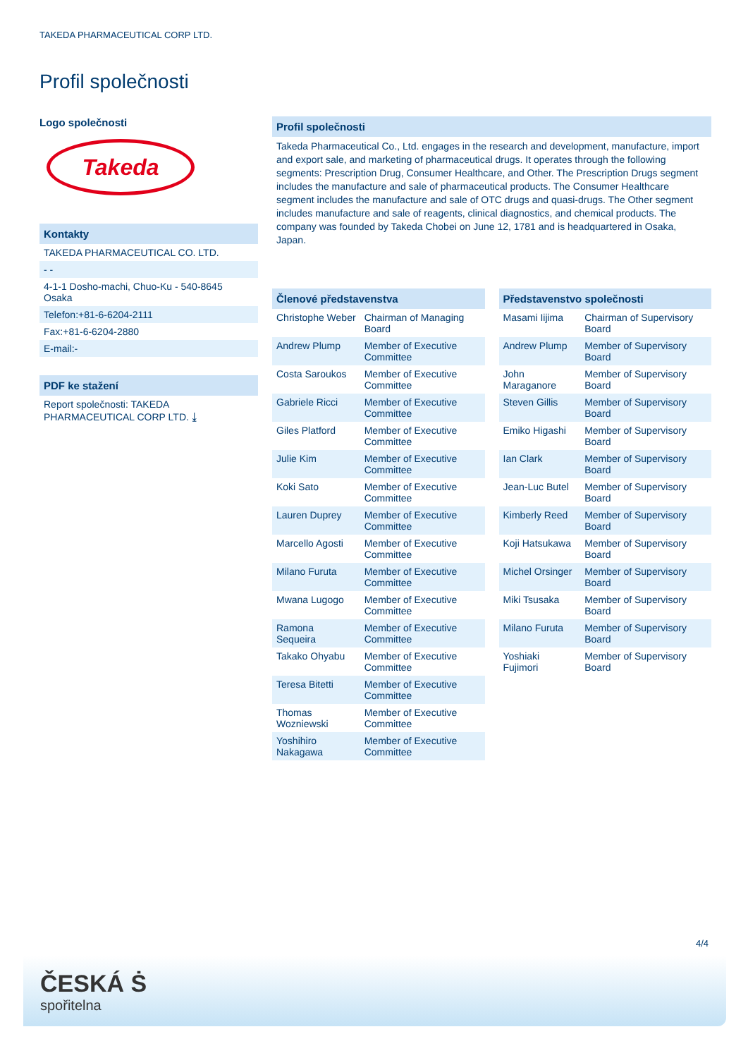TAKEDA PHARMACEUTICAL CORP LTD.
Profil společnosti
Logo společnosti
Takeda
Kontakty
TAKEDA PHARMACEUTICAL CO. LTD.
- -
4-1-1 Dosho-machi, Chuo-Ku - 540-8645 Osaka
Telefon:+81-6-6204-2111
Fax:+81-6-6204-2880
E-mail:-
PDF ke stažení
Report společnosti: TAKEDA PHARMACEUTICAL CORP LTD. ⤓
Profil společnosti
Takeda Pharmaceutical Co., Ltd. engages in the research and development, manufacture, import and export sale, and marketing of pharmaceutical drugs. It operates through the following segments: Prescription Drug, Consumer Healthcare, and Other. The Prescription Drugs segment includes the manufacture and sale of pharmaceutical products. The Consumer Healthcare segment includes the manufacture and sale of OTC drugs and quasi-drugs. The Other segment includes manufacture and sale of reagents, clinical diagnostics, and chemical products. The company was founded by Takeda Chobei on June 12, 1781 and is headquartered in Osaka, Japan.
| Členové představenstva | |
| --- | --- |
| Christophe Weber | Chairman of Managing Board |
| Andrew Plump | Member of Executive Committee |
| Costa Saroukos | Member of Executive Committee |
| Gabriele Ricci | Member of Executive Committee |
| Giles Platford | Member of Executive Committee |
| Julie Kim | Member of Executive Committee |
| Koki Sato | Member of Executive Committee |
| Lauren Duprey | Member of Executive Committee |
| Marcello Agosti | Member of Executive Committee |
| Milano Furuta | Member of Executive Committee |
| Mwana Lugogo | Member of Executive Committee |
| Ramona Sequeira | Member of Executive Committee |
| Takako Ohyabu | Member of Executive Committee |
| Teresa Bitetti | Member of Executive Committee |
| Thomas Wozniewski | Member of Executive Committee |
| Yoshihiro Nakagawa | Member of Executive Committee |
| Představenstvo společnosti | |
| --- | --- |
| Masami Iijima | Chairman of Supervisory Board |
| Andrew Plump | Member of Supervisory Board |
| John Maraganore | Member of Supervisory Board |
| Steven Gillis | Member of Supervisory Board |
| Emiko Higashi | Member of Supervisory Board |
| Ian Clark | Member of Supervisory Board |
| Jean-Luc Butel | Member of Supervisory Board |
| Kimberly Reed | Member of Supervisory Board |
| Koji Hatsukawa | Member of Supervisory Board |
| Michel Orsinger | Member of Supervisory Board |
| Miki Tsusaka | Member of Supervisory Board |
| Milano Furuta | Member of Supervisory Board |
| Yoshiaki Fujimori | Member of Supervisory Board |
4/4
ČESKÁ Ṡ
spořitelna